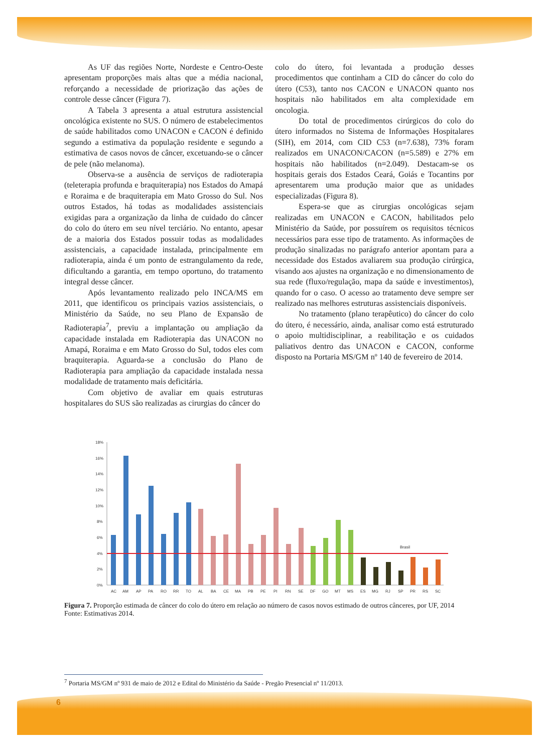As UF das regiões Norte, Nordeste e Centro-Oeste apresentam proporções mais altas que a média nacional, reforçando a necessidade de priorização das ações de controle desse câncer (Figura 7).
A Tabela 3 apresenta a atual estrutura assistencial oncológica existente no SUS. O número de estabelecimentos de saúde habilitados como UNACON e CACON é definido segundo a estimativa da população residente e segundo a estimativa de casos novos de câncer, excetuando-se o câncer de pele (não melanoma).
Observa-se a ausência de serviços de radioterapia (teleterapia profunda e braquiterapia) nos Estados do Amapá e Roraima e de braquiterapia em Mato Grosso do Sul. Nos outros Estados, há todas as modalidades assistenciais exigidas para a organização da linha de cuidado do câncer do colo do útero em seu nível terciário. No entanto, apesar de a maioria dos Estados possuir todas as modalidades assistenciais, a capacidade instalada, principalmente em radioterapia, ainda é um ponto de estrangulamento da rede, dificultando a garantia, em tempo oportuno, do tratamento integral desse câncer.
Após levantamento realizado pelo INCA/MS em 2011, que identificou os principais vazios assistenciais, o Ministério da Saúde, no seu Plano de Expansão de Radioterapia<sup>7</sup>, previu a implantação ou ampliação da capacidade instalada em Radioterapia das UNACON no Amapá, Roraima e em Mato Grosso do Sul, todos eles com braquiterapia. Aguarda-se a conclusão do Plano de Radioterapia para ampliação da capacidade instalada nessa modalidade de tratamento mais deficitária.
Com objetivo de avaliar em quais estruturas hospitalares do SUS são realizadas as cirurgias do câncer do
colo do útero, foi levantada a produção desses procedimentos que continham a CID do câncer do colo do útero (C53), tanto nos CACON e UNACON quanto nos hospitais não habilitados em alta complexidade em oncologia.
Do total de procedimentos cirúrgicos do colo do útero informados no Sistema de Informações Hospitalares (SIH), em 2014, com CID C53 (n=7.638), 73% foram realizados em UNACON/CACON (n=5.589) e 27% em hospitais não habilitados (n=2.049). Destacam-se os hospitais gerais dos Estados Ceará, Goiás e Tocantins por apresentarem uma produção maior que as unidades especializadas (Figura 8).
Espera-se que as cirurgias oncológicas sejam realizadas em UNACON e CACON, habilitados pelo Ministério da Saúde, por possuírem os requisitos técnicos necessários para esse tipo de tratamento. As informações de produção sinalizadas no parágrafo anterior apontam para a necessidade dos Estados avaliarem sua produção cirúrgica, visando aos ajustes na organização e no dimensionamento de sua rede (fluxo/regulação, mapa da saúde e investimentos), quando for o caso. O acesso ao tratamento deve sempre ser realizado nas melhores estruturas assistenciais disponíveis.
No tratamento (plano terapêutico) do câncer do colo do útero, é necessário, ainda, analisar como está estruturado o apoio multidisciplinar, a reabilitação e os cuidados paliativos dentro das UNACON e CACON, conforme disposto na Portaria MS/GM nº 140 de fevereiro de 2014.
18%
16%
14%
12%
10%
8%
6%
4%
2%
0%
Brasil
AC
AM
AP
PA
RO
RR
TO
AL
BA
CE
MA
PB
PE
PI
RN
SE
DF
GO
MT
MS
ES
MG
RJ
SP
PR
RS
SC
Figura 7. Proporção estimada de câncer do colo do útero em relação ao número de casos novos estimado de outros cânceres, por UF, 2014
Fonte: Estimativas 2014.
<sup>7</sup> Portaria MS/GM nº 931 de maio de 2012 e Edital do Ministério da Saúde - Pregão Presencial nº 11/2013.
6